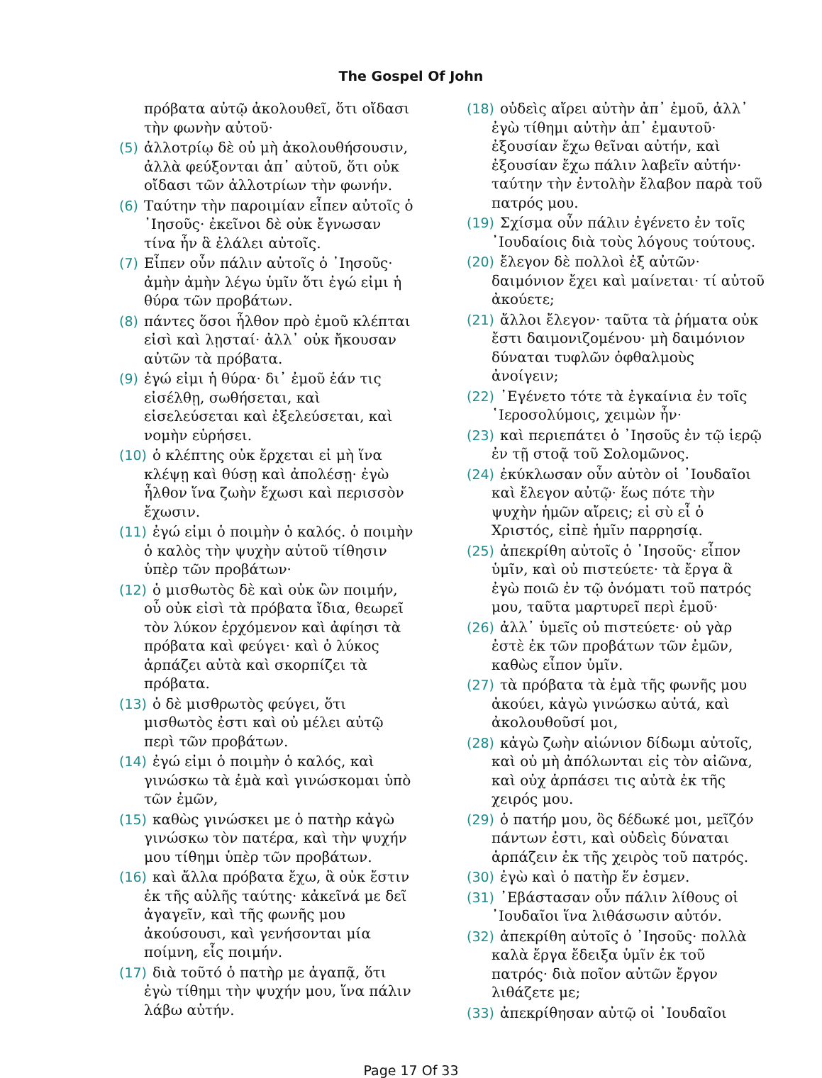The Gospel Of John
πρόβατα αὐτῷ ἀκολουθεῖ, ὅτι οἴδασι τὴν φωνὴν αὐτοῦ·
(5) ἀλλοτρίῳ δὲ οὐ μὴ ἀκολουθήσουσιν, ἀλλὰ φεύξονται ἀπ᾽ αὐτοῦ, ὅτι οὐκ οἴδασι τῶν ἀλλοτρίων τὴν φωνήν.
(6) Ταύτην τὴν παροιμίαν εἶπεν αὐτοῖς ὁ ᾿Ιησοῦς· ἐκεῖνοι δὲ οὐκ ἔγνωσαν τίνα ἦν ἃ ἐλάλει αὐτοῖς.
(7) Εἶπεν οὖν πάλιν αὐτοῖς ὁ ᾿Ιησοῦς· ἀμὴν ἀμὴν λέγω ὑμῖν ὅτι ἐγώ εἰμι ἡ θύρα τῶν προβάτων.
(8) πάντες ὅσοι ἦλθον πρὸ ἐμοῦ κλέπται εἰσὶ καὶ λῃσταί· ἀλλ᾽ οὐκ ἤκουσαν αὐτῶν τὰ πρόβατα.
(9) ἐγώ εἰμι ἡ θύρα· δι᾽ ἐμοῦ ἐάν τις εἰσέλθῃ, σωθήσεται, καὶ εἰσελεύσεται καὶ ἐξελεύσεται, καὶ νομὴν εὑρήσει.
(10) ὁ κλέπτης οὐκ ἔρχεται εἰ μὴ ἵνα κλέψῃ καὶ θύσῃ καὶ ἀπολέσῃ· ἐγὼ ἦλθον ἵνα ζωὴν ἔχωσι καὶ περισσὸν ἔχωσιν.
(11) ἐγώ εἰμι ὁ ποιμὴν ὁ καλός. ὁ ποιμὴν ὁ καλὸς τὴν ψυχὴν αὐτοῦ τίθησιν ὑπὲρ τῶν προβάτων·
(12) ὁ μισθωτὸς δὲ καὶ οὐκ ὢν ποιμήν, οὗ οὐκ εἰσὶ τὰ πρόβατα ἴδια, θεωρεῖ τὸν λύκον ἐρχόμενον καὶ ἀφίησι τὰ πρόβατα καὶ φεύγει· καὶ ὁ λύκος ἁρπάζει αὐτὰ καὶ σκορπίζει τὰ πρόβατα.
(13) ὁ δὲ μισθρωτὸς φεύγει, ὅτι μισθωτὸς ἐστι καὶ οὐ μέλει αὐτῷ περὶ τῶν προβάτων.
(14) ἐγώ εἰμι ὁ ποιμὴν ὁ καλός, καὶ γινώσκω τὰ ἐμὰ καὶ γινώσκομαι ὑπὸ τῶν ἐμῶν,
(15) καθὼς γινώσκει με ὁ πατὴρ κἀγὼ γινώσκω τὸν πατέρα, καὶ τὴν ψυχήν μου τίθημι ὑπὲρ τῶν προβάτων.
(16) καὶ ἄλλα πρόβατα ἔχω, ἃ οὐκ ἔστιν ἐκ τῆς αὐλῆς ταύτης· κἀκεῖνά με δεῖ ἀγαγεῖν, καὶ τῆς φωνῆς μου ἀκούσουσι, καὶ γενήσονται μία ποίμνη, εἷς ποιμήν.
(17) διὰ τοῦτό ὁ πατὴρ με ἀγαπᾷ, ὅτι ἐγὼ τίθημι τὴν ψυχήν μου, ἵνα πάλιν λάβω αὐτήν.
(18) οὐδεὶς αἴρει αὐτὴν ἀπ᾽ ἐμοῦ, ἀλλ᾽ ἐγὼ τίθημι αὐτὴν ἀπ᾽ ἐμαυτοῦ· ἐξουσίαν ἔχω θεῖναι αὐτήν, καὶ ἐξουσίαν ἔχω πάλιν λαβεῖν αὐτήν· ταύτην τὴν ἐντολὴν ἔλαβον παρὰ τοῦ πατρός μου.
(19) Σχίσμα οὖν πάλιν ἐγένετο ἐν τοῖς ᾿Ιουδαίοις διὰ τοὺς λόγους τούτους.
(20) ἔλεγον δὲ πολλοὶ ἐξ αὐτῶν· δαιμόνιον ἔχει καὶ μαίνεται· τί αὐτοῦ ἀκούετε;
(21) ἄλλοι ἔλεγον· ταῦτα τὰ ῥήματα οὐκ ἔστι δαιμονιζομένου· μὴ δαιμόνιον δύναται τυφλῶν ὀφθαλμοὺς ἀνοίγειν;
(22) ᾿Εγένετο τότε τὰ ἐγκαίνια ἐν τοῖς ῾Ιεροσολύμοις, χειμὼν ἦν·
(23) καὶ περιεπάτει ὁ ᾿Ιησοῦς ἐν τῷ ἱερῷ ἐν τῇ στοᾷ τοῦ Σολομῶνος.
(24) ἐκύκλωσαν οὖν αὐτὸν οἱ ᾿Ιουδαῖοι καὶ ἔλεγον αὐτῷ· ἕως πότε τὴν ψυχὴν ἡμῶν αἴρεις; εἰ σὺ εἶ ὁ Χριστός, εἰπὲ ἡμῖν παρρησίᾳ.
(25) ἀπεκρίθη αὐτοῖς ὁ ᾿Ιησοῦς· εἶπον ὑμῖν, καὶ οὐ πιστεύετε· τὰ ἔργα ἃ ἐγὼ ποιῶ ἐν τῷ ὀνόματι τοῦ πατρός μου, ταῦτα μαρτυρεῖ περὶ ἐμοῦ·
(26) ἀλλ᾽ ὑμεῖς οὐ πιστεύετε· οὐ γὰρ ἐστὲ ἐκ τῶν προβάτων τῶν ἐμῶν, καθὼς εἶπον ὑμῖν.
(27) τὰ πρόβατα τὰ ἐμὰ τῆς φωνῆς μου ἀκούει, κἀγὼ γινώσκω αὐτά, καὶ ἀκολουθοῦσί μοι,
(28) κἀγὼ ζωὴν αἰώνιον δίδωμι αὐτοῖς, καὶ οὐ μὴ ἀπόλωνται εἰς τὸν αἰῶνα, καὶ οὐχ ἁρπάσει τις αὐτὰ ἐκ τῆς χειρός μου.
(29) ὁ πατήρ μου, ὃς δέδωκέ μοι, μεῖζόν πάντων ἐστι, καὶ οὐδεὶς δύναται ἁρπάζειν ἐκ τῆς χειρὸς τοῦ πατρός.
(30) ἐγὼ καὶ ὁ πατὴρ ἕν ἐσμεν.
(31) ᾿Εβάστασαν οὖν πάλιν λίθους οἱ ᾿Ιουδαῖοι ἵνα λιθάσωσιν αὐτόν.
(32) ἀπεκρίθη αὐτοῖς ὁ ᾿Ιησοῦς· πολλὰ καλὰ ἔργα ἔδειξα ὑμῖν ἐκ τοῦ πατρός· διὰ ποῖον αὐτῶν ἔργον λιθάζετε με;
(33) ἀπεκρίθησαν αὐτῷ οἱ ᾿Ιουδαῖοι
Page 17 Of 33